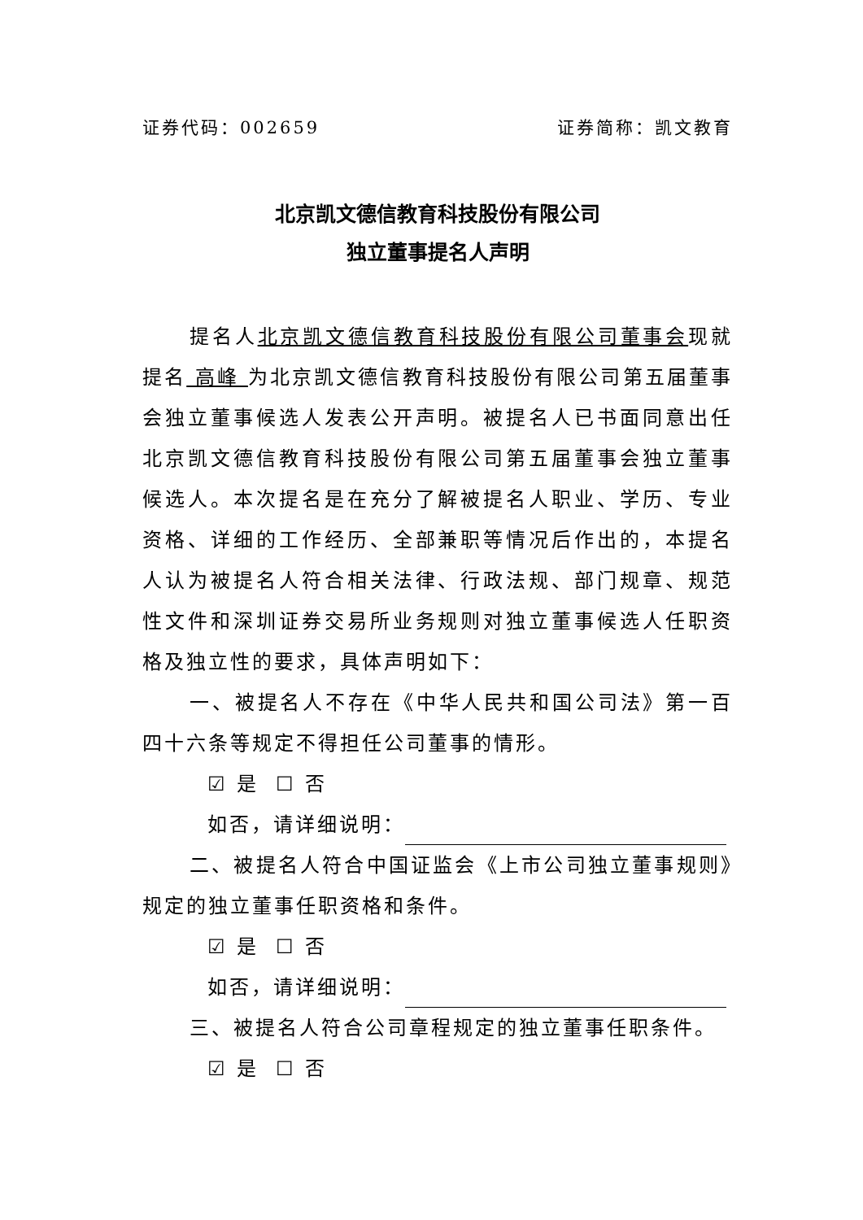证券代码：002659 证券简称：凯文教育
北京凯文德信教育科技股份有限公司
独立董事提名人声明
提名人北京凯文德信教育科技股份有限公司董事会现就提名 高峰 为北京凯文德信教育科技股份有限公司第五届董事会独立董事候选人发表公开声明。被提名人已书面同意出任北京凯文德信教育科技股份有限公司第五届董事会独立董事候选人。本次提名是在充分了解被提名人职业、学历、专业资格、详细的工作经历、全部兼职等情况后作出的，本提名人认为被提名人符合相关法律、行政法规、部门规章、规范性文件和深圳证券交易所业务规则对独立董事候选人任职资格及独立性的要求，具体声明如下：
一、被提名人不存在《中华人民共和国公司法》第一百四十六条等规定不得担任公司董事的情形。
☑ 是 ☐ 否
如否，请详细说明：
二、被提名人符合中国证监会《上市公司独立董事规则》规定的独立董事任职资格和条件。
☑ 是 ☐ 否
如否，请详细说明：
三、被提名人符合公司章程规定的独立董事任职条件。
☑ 是 ☐ 否